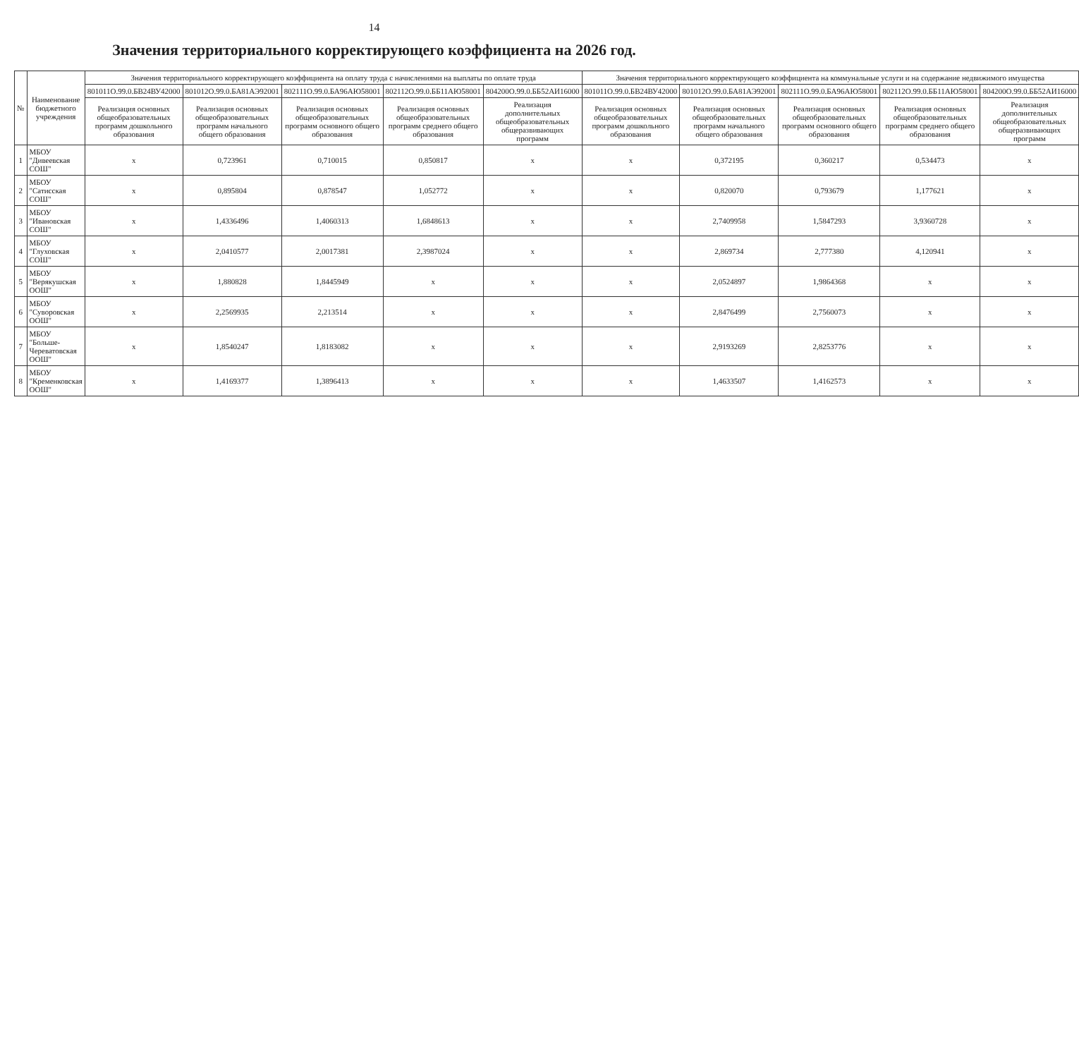14
Значения территориального корректирующего коэффициента на 2026 год.
| № | Наименование бюджетного учреждения | Значения территориального корректирующего коэффициента на оплату труда с начислениями на выплаты по оплате труда | | | | | Значения территориального корректирующего коэффициента на коммунальные услуги и на содержание недвижимого имущества | | | | |
| --- | --- | --- | --- | --- | --- | --- | --- | --- | --- | --- | --- |
| | | 801011О.99.0.БВ24ВУ42000 | 801012О.99.0.БА81АЭ92001 | 802111О.99.0.БА96АЮ58001 | 802112О.99.0.ББ11АЮ58001 | 804200О.99.0.ББ52АИ16000 | 801011О.99.0.БВ24ВУ42000 | 801012О.99.0.БА81АЭ92001 | 802111О.99.0.БА96АЮ58001 | 802112О.99.0.ББ11АЮ58001 | 804200О.99.0.ББ52АИ16000 |
| | | Реализация основных общеобразовательных программ дошкольного образования | Реализация основных общеобразовательных программ начального общего образования | Реализация основных общеобразовательных программ основного общего образования | Реализация основных общеобразовательных программ среднего общего образования | Реализация дополнительных общеобразовательных общеразвивающих программ | Реализация основных общеобразовательных программ дошкольного образования | Реализация основных общеобразовательных программ начального общего образования | Реализация основных общеобразовательных программ основного общего образования | Реализация основных общеобразовательных программ среднего общего образования | Реализация дополнительных общеобразовательных общеразвивающих программ |
| 1 | МБОУ "Дивеевская СОШ" | x | 0,723961 | 0,710015 | 0,850817 | x | x | 0,372195 | 0,360217 | 0,534473 | x |
| 2 | МБОУ "Сатисская СОШ" | x | 0,895804 | 0,878547 | 1,052772 | x | x | 0,820070 | 0,793679 | 1,177621 | x |
| 3 | МБОУ "Ивановская СОШ" | x | 1,4336496 | 1,4060313 | 1,6848613 | x | x | 2,7409958 | 1,5847293 | 3,9360728 | x |
| 4 | МБОУ "Глуховская СОШ" | x | 2,0410577 | 2,0017381 | 2,3987024 | x | x | 2,869734 | 2,777380 | 4,120941 | x |
| 5 | МБОУ "Верякушская ООШ" | x | 1,880828 | 1,8445949 | x | x | x | 2,0524897 | 1,9864368 | x | x |
| 6 | МБОУ "Суворовская ООШ" | x | 2,2569935 | 2,213514 | x | x | x | 2,8476499 | 2,7560073 | x | x |
| 7 | МБОУ "Больше-Череватовская ООШ" | x | 1,8540247 | 1,8183082 | x | x | x | 2,9193269 | 2,8253776 | x | x |
| 8 | МБОУ "Кременковская ООШ" | x | 1,4169377 | 1,3896413 | x | x | x | 1,4633507 | 1,4162573 | x | x |